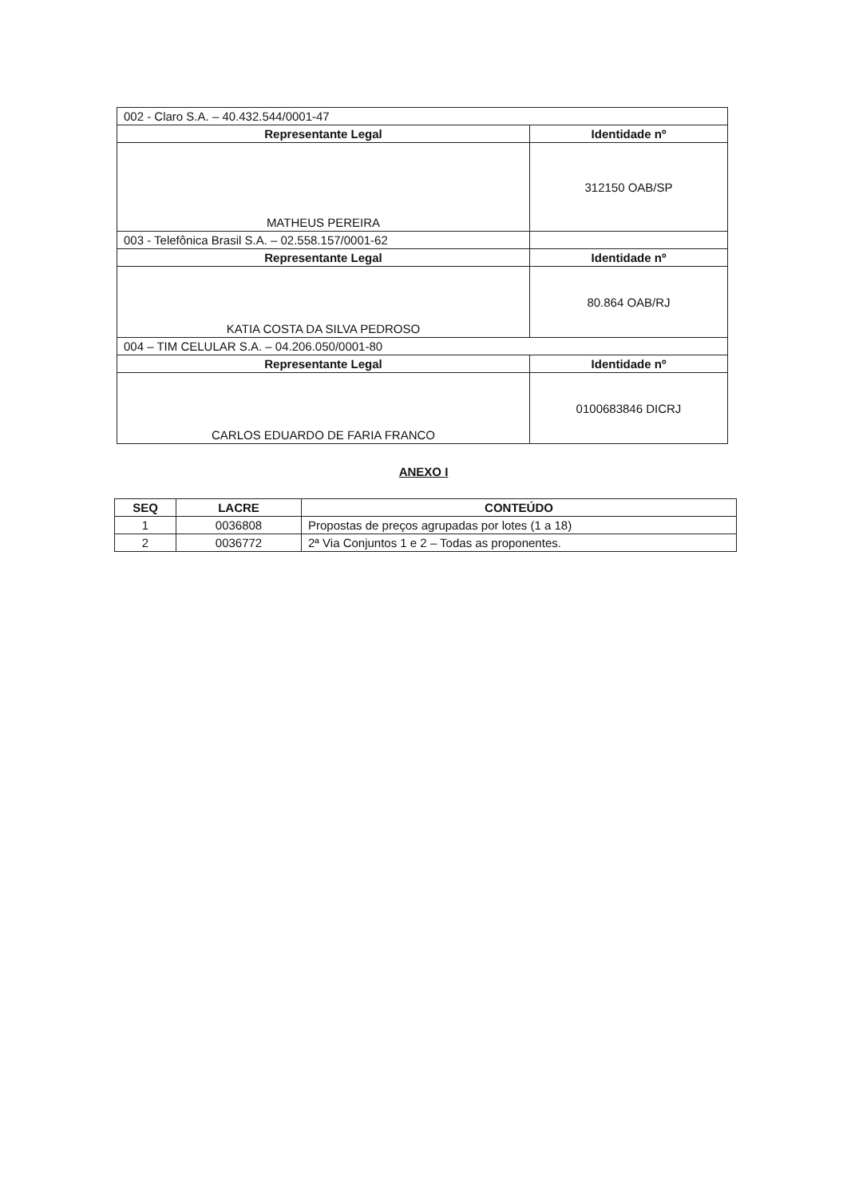| 002 - Claro S.A. – 40.432.544/0001-47 | |
| Representante Legal | Identidade nº |
| MATHEUS PEREIRA | 312150 OAB/SP |
| 003 - Telefônica Brasil S.A. – 02.558.157/0001-62 | |
| Representante Legal | Identidade nº |
| KATIA COSTA DA SILVA PEDROSO | 80.864 OAB/RJ |
| 004 – TIM CELULAR S.A. – 04.206.050/0001-80 | |
| Representante Legal | Identidade nº |
| CARLOS EDUARDO DE FARIA FRANCO | 0100683846 DICRJ |
ANEXO I
| SEQ | LACRE | CONTEÚDO |
| --- | --- | --- |
| 1 | 0036808 | Propostas de preços agrupadas por lotes (1 a 18) |
| 2 | 0036772 | 2ª Via Conjuntos 1 e 2 – Todas as proponentes. |